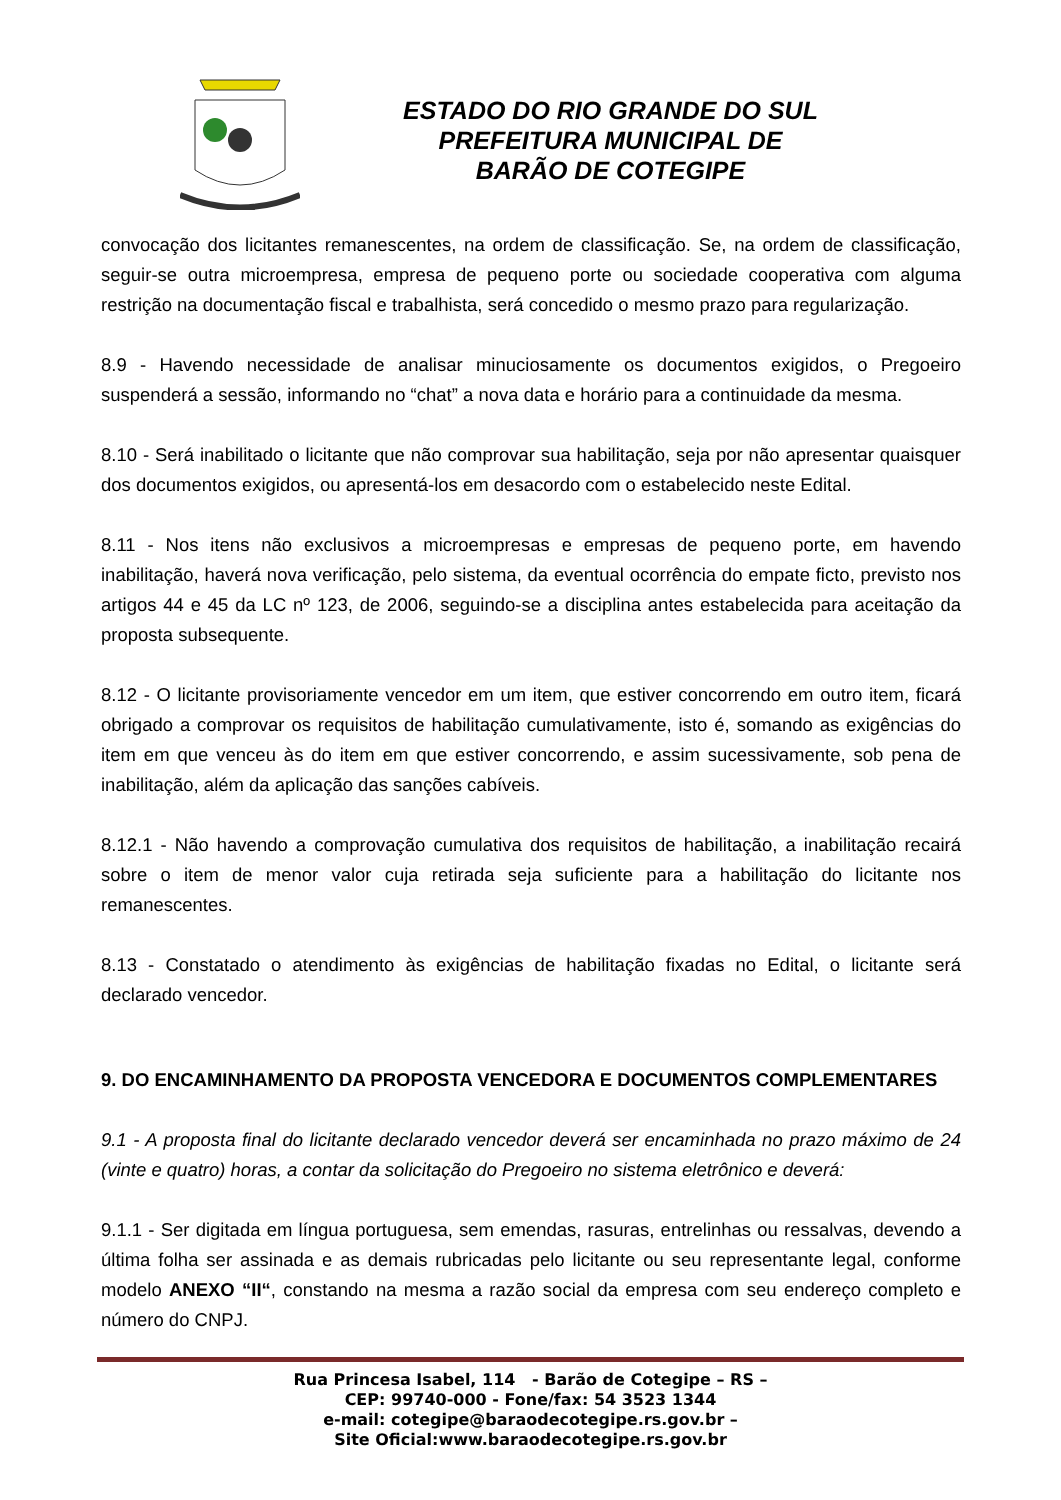ESTADO DO RIO GRANDE DO SUL
PREFEITURA MUNICIPAL DE
BARÃO DE COTEGIPE
convocação dos licitantes remanescentes, na ordem de classificação. Se, na ordem de classificação, seguir-se outra microempresa, empresa de pequeno porte ou sociedade cooperativa com alguma restrição na documentação fiscal e trabalhista, será concedido o mesmo prazo para regularização.
8.9 - Havendo necessidade de analisar minuciosamente os documentos exigidos, o Pregoeiro suspenderá a sessão, informando no “chat” a nova data e horário para a continuidade da mesma.
8.10 - Será inabilitado o licitante que não comprovar sua habilitação, seja por não apresentar quaisquer dos documentos exigidos, ou apresentá-los em desacordo com o estabelecido neste Edital.
8.11 - Nos itens não exclusivos a microempresas e empresas de pequeno porte, em havendo inabilitação, haverá nova verificação, pelo sistema, da eventual ocorrência do empate ficto, previsto nos artigos 44 e 45 da LC nº 123, de 2006, seguindo-se a disciplina antes estabelecida para aceitação da proposta subsequente.
8.12 - O licitante provisoriamente vencedor em um item, que estiver concorrendo em outro item, ficará obrigado a comprovar os requisitos de habilitação cumulativamente, isto é, somando as exigências do item em que venceu às do item em que estiver concorrendo, e assim sucessivamente, sob pena de inabilitação, além da aplicação das sanções cabíveis.
8.12.1 - Não havendo a comprovação cumulativa dos requisitos de habilitação, a inabilitação recairá sobre o item de menor valor cuja retirada seja suficiente para a habilitação do licitante nos remanescentes.
8.13 - Constatado o atendimento às exigências de habilitação fixadas no Edital, o licitante será declarado vencedor.
9. DO ENCAMINHAMENTO DA PROPOSTA VENCEDORA E DOCUMENTOS COMPLEMENTARES
9.1 - A proposta final do licitante declarado vencedor deverá ser encaminhada no prazo máximo de 24 (vinte e quatro) horas, a contar da solicitação do Pregoeiro no sistema eletrônico e deverá:
9.1.1 - Ser digitada em língua portuguesa, sem emendas, rasuras, entrelinhas ou ressalvas, devendo a última folha ser assinada e as demais rubricadas pelo licitante ou seu representante legal, conforme modelo ANEXO “II“, constando na mesma a razão social da empresa com seu endereço completo e número do CNPJ.
Rua Princesa Isabel, 114 - Barão de Cotegipe – RS –
CEP: 99740-000 - Fone/fax: 54 3523 1344
e-mail: cotegipe@baraodecotegipe.rs.gov.br –
Site Oficial:www.baraodecotegipe.rs.gov.br